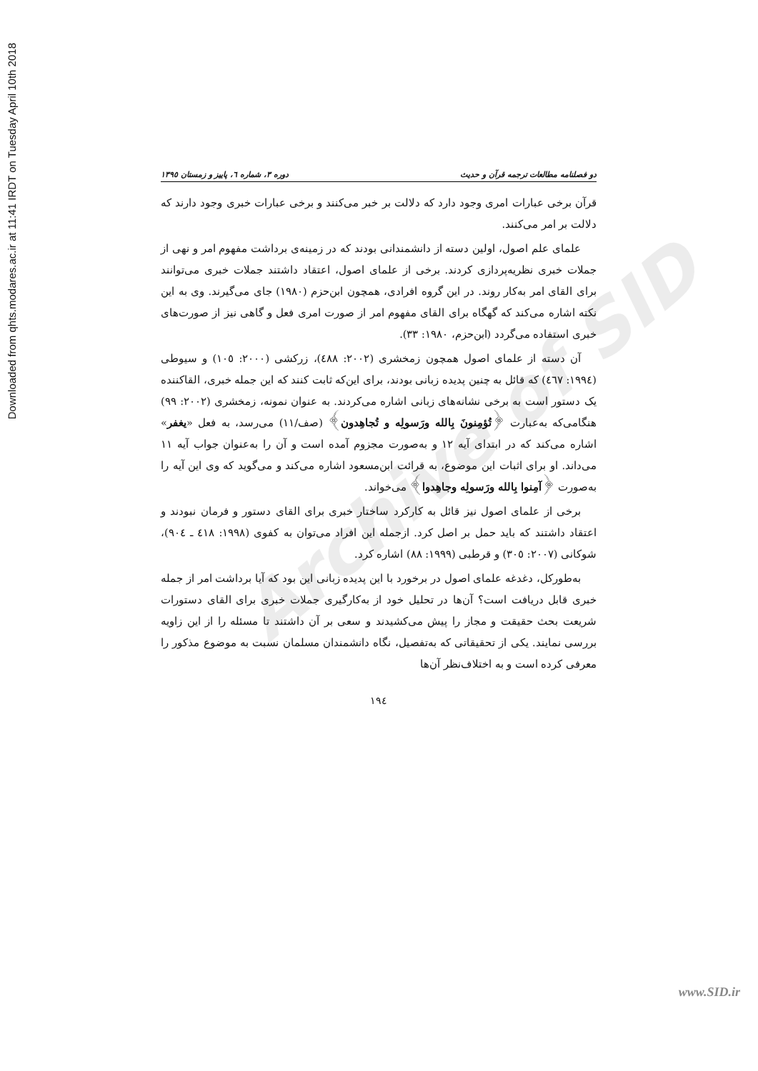Downloaded from qhts.modares.ac.ir at 11:41 IRDT on Tuesday April 10th 2018
Archive of SID
دو فصلنامه مطالعات ترجمه قرآن و حدیث دوره ۳، شماره ٦، پاییز و زمستان ۱۳۹٥
قرآن برخی عبارات امری وجود دارد که دلالت بر خبر می‌کنند و برخی عبارات خبری وجود دارند که دلالت بر امر می‌کنند.
علمای علم اصول، اولین دسته از دانشمندانی بودند که در زمینه‌ی برداشت مفهوم امر و نهی از جملات خبری نظریه‌پردازی کردند. برخی از علمای اصول، اعتقاد داشتند جملات خبری می‌توانند برای القای امر به‌کار روند. در این گروه افرادی، همچون ابن‌حزم (۱۹۸۰) جای می‌گیرند. وی به این نکته اشاره می‌کند که گهگاه برای القای مفهوم امر از صورت امری فعل و گاهی نیز از صورت‌های خبری استفاده می‌گردد (ابن‌حزم، ۱۹۸۰: ۳۳).
آن دسته از علمای اصول همچون زمخشری (۲۰۰۲: ٤۸۸)، زرکشی (۲۰۰۰: ۱۰٥) و سیوطی (۱۹۹٤: ٤٦۷) که قائل به چنین پدیده زبانی بودند، برای این‌که ثابت کنند که این جمله خبری، القاکننده یک دستور است به برخی نشانه‌های زبانی اشاره می‌کردند. به عنوان نمونه، زمخشری (۲۰۰۲: ۹۹) هنگامی‌که به‌عبارت ﴿تُؤمِنونَ بِالله ورَسولِه و تُجاهِدون﴾ (صف/۱۱) می‌رسد، به فعل «یغفر» اشاره می‌کند که در ابتدای آیه ۱۲ و به‌صورت مجزوم آمده است و آن را به‌عنوان جواب آیه ۱۱ می‌داند. او برای اثبات این موضوع، به قرائت ابن‌مسعود اشاره می‌کند و می‌گوید که وی این آیه را به‌صورت ﴿آمِنوا بِالله ورَسولِه وجاهِدوا﴾ می‌خواند.
برخی از علمای اصول نیز قائل به کارکرد ساختار خبری برای القای دستور و فرمان نبودند و اعتقاد داشتند که باید حمل بر اصل کرد. ازجمله این افراد می‌توان به کفوی (۱۹۹۸: ٤۱۸ ـ ۹۰٤)، شوکانی (۲۰۰۷: ۳۰٥) و قرطبی (۱۹۹۹: ۸۸) اشاره کرد.
به‌طورکل، دغدغه علمای اصول در برخورد با این پدیده زبانی این بود که آیا برداشت امر از جمله خبری قابل دریافت است؟ آن‌ها در تحلیل خود از به‌کارگیری جملات خبری برای القای دستورات شریعت بحث حقیقت و مجاز را پیش می‌کشیدند و سعی بر آن داشتند تا مسئله را از این زاویه بررسی نمایند. یکی از تحقیقاتی که به‌تفصیل، نگاه دانشمندان مسلمان نسبت به موضوع مذکور را معرفی کرده است و به اختلاف‌نظر آن‌ها
۱۹٤
www.SID.ir